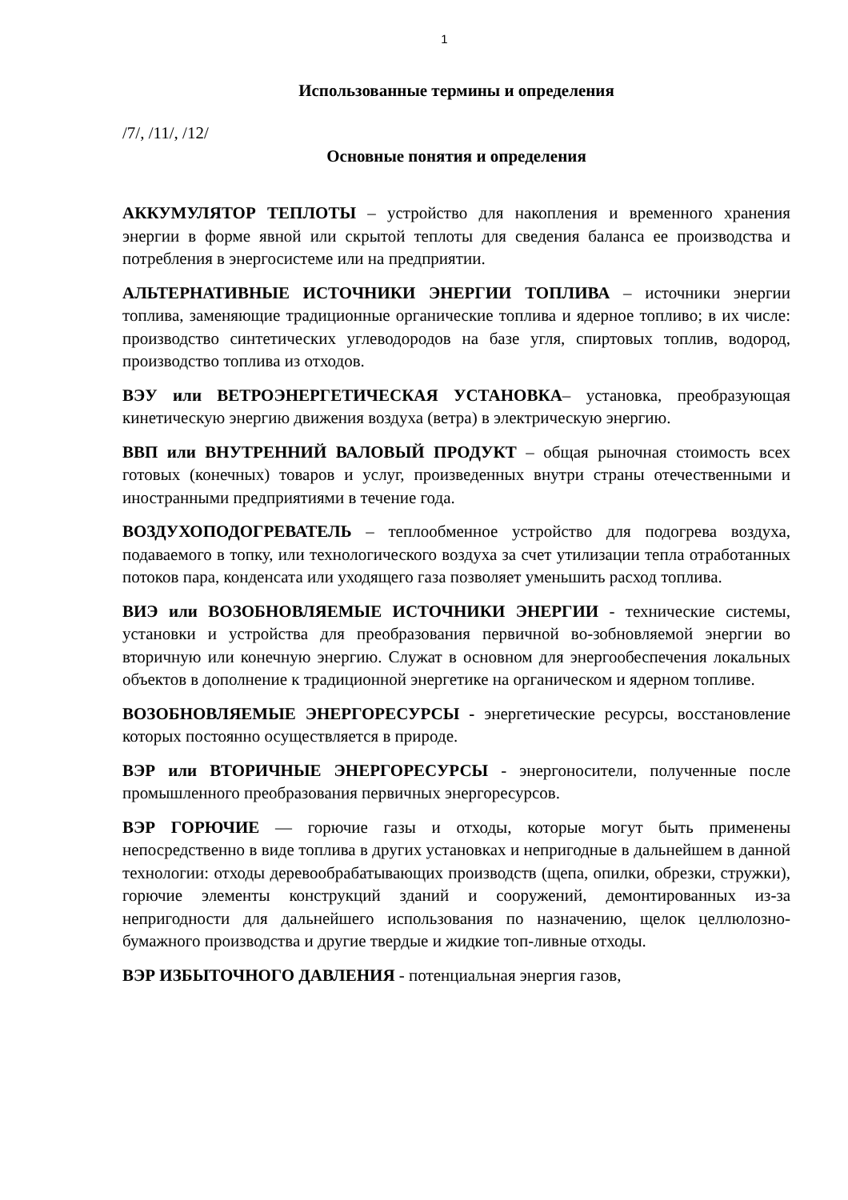1
Использованные термины и определения
/7/, /11/, /12/
Основные понятия и определения
АККУМУЛЯТОР ТЕПЛОТЫ – устройство для накопления и временного хранения энергии в форме явной или скрытой теплоты для сведения баланса ее производства и потребления в энергосистеме или на предприятии.
АЛЬТЕРНАТИВНЫЕ ИСТОЧНИКИ ЭНЕРГИИ ТОПЛИВА – источники энергии топлива, заменяющие традиционные органические топлива и ядерное топливо; в их числе: производство синтетических углеводородов на базе угля, спиртовых топлив, водород, производство топлива из отходов.
ВЭУ или ВЕТРОЭНЕРГЕТИЧЕСКАЯ УСТАНОВКА– установка, преобразующая кинетическую энергию движения воздуха (ветра) в электрическую энергию.
ВВП или ВНУТРЕННИЙ ВАЛОВЫЙ ПРОДУКТ – общая рыночная стоимость всех готовых (конечных) товаров и услуг, произведенных внутри страны отечественными и иностранными предприятиями в течение года.
ВОЗДУХОПОДОГРЕВАТЕЛЬ – теплообменное устройство для подогрева воздуха, подаваемого в топку, или технологического воздуха за счет утилизации тепла отработанных потоков пара, конденсата или уходящего газа позволяет уменьшить расход топлива.
ВИЭ или ВОЗОБНОВЛЯЕМЫЕ ИСТОЧНИКИ ЭНЕРГИИ - технические системы, установки и устройства для преобразования первичной во-зобновляемой энергии во вторичную или конечную энергию. Служат в основном для энергообеспечения локальных объектов в дополнение к традиционной энергетике на органическом и ядерном топливе.
ВОЗОБНОВЛЯЕМЫЕ ЭНЕРГОРЕСУРСЫ - энергетические ресурсы, восстановление которых постоянно осуществляется в природе.
ВЭР или ВТОРИЧНЫЕ ЭНЕРГОРЕСУРСЫ - энергоносители, полученные после промышленного преобразования первичных энергоресурсов.
ВЭР ГОРЮЧИЕ — горючие газы и отходы, которые могут быть применены непосредственно в виде топлива в других установках и непригодные в дальнейшем в данной технологии: отходы деревообрабатывающих производств (щепа, опилки, обрезки, стружки), горючие элементы конструкций зданий и сооружений, демонтированных из-за непригодности для дальнейшего использования по назначению, щелок целлюлозно-бумажного производства и другие твердые и жидкие топ-ливные отходы.
ВЭР ИЗБЫТОЧНОГО ДАВЛЕНИЯ - потенциальная энергия газов,